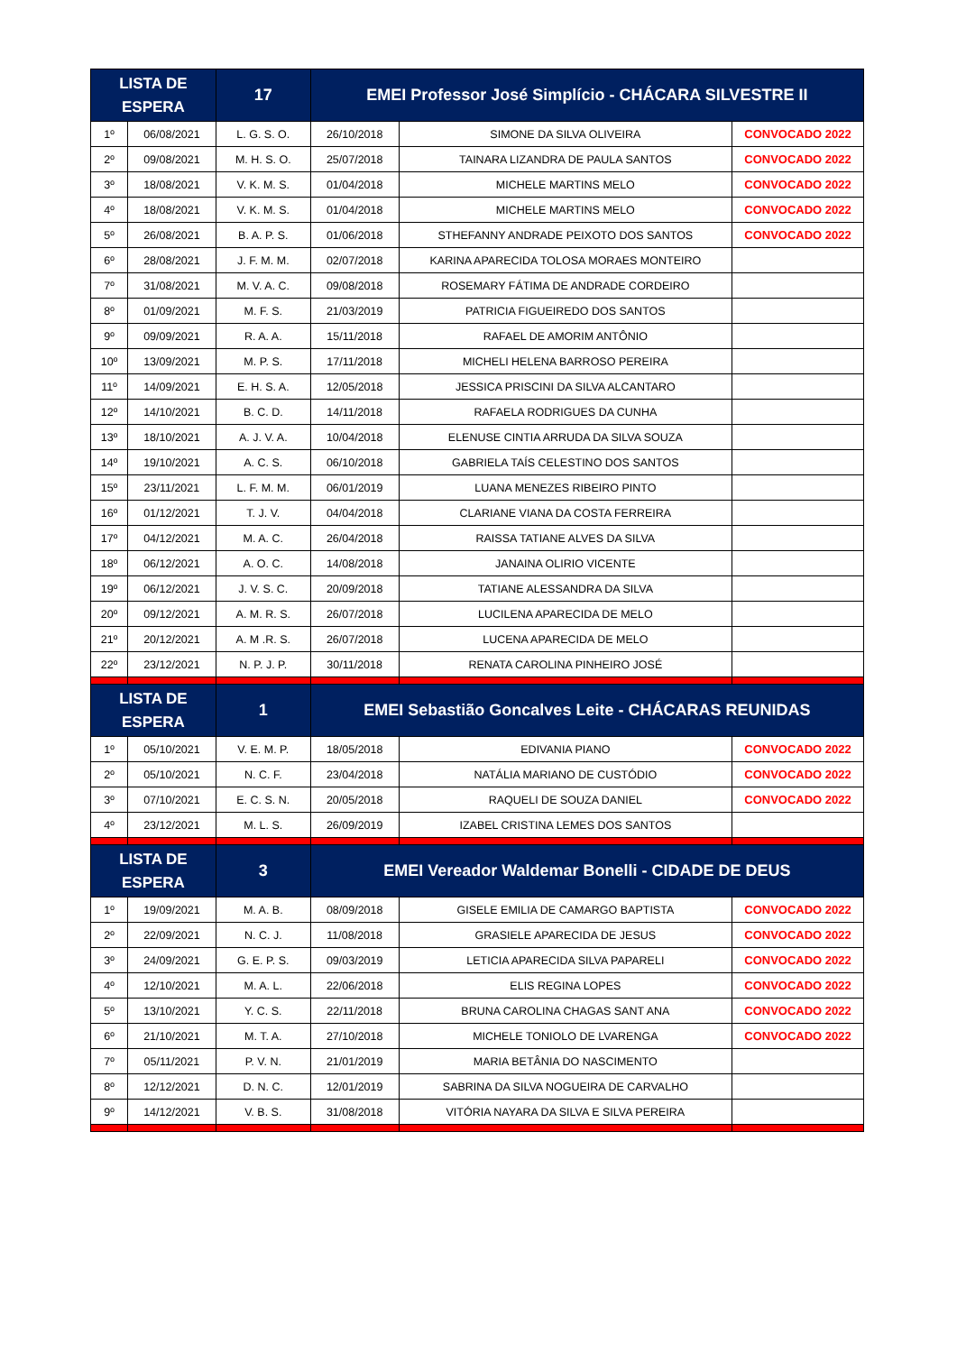| LISTA DE ESPERA | | 17 | EMEI Professor José Simplício - CHÁCARA SILVESTRE II | | |
| --- | --- | --- | --- | --- | --- |
| 1º | 06/08/2021 | L. G. S. O. | 26/10/2018 | SIMONE DA SILVA OLIVEIRA | CONVOCADO 2022 |
| 2º | 09/08/2021 | M. H. S. O. | 25/07/2018 | TAINARA LIZANDRA DE PAULA SANTOS | CONVOCADO 2022 |
| 3º | 18/08/2021 | V. K. M. S. | 01/04/2018 | MICHELE MARTINS MELO | CONVOCADO 2022 |
| 4º | 18/08/2021 | V. K. M. S. | 01/04/2018 | MICHELE MARTINS MELO | CONVOCADO 2022 |
| 5º | 26/08/2021 | B. A. P. S. | 01/06/2018 | STHEFANNY ANDRADE PEIXOTO DOS SANTOS | CONVOCADO 2022 |
| 6º | 28/08/2021 | J. F. M. M. | 02/07/2018 | KARINA APARECIDA TOLOSA MORAES MONTEIRO | |
| 7º | 31/08/2021 | M. V. A. C. | 09/08/2018 | ROSEMARY FÁTIMA DE ANDRADE CORDEIRO | |
| 8º | 01/09/2021 | M. F. S. | 21/03/2019 | PATRICIA FIGUEIREDO DOS SANTOS | |
| 9º | 09/09/2021 | R. A. A. | 15/11/2018 | RAFAEL DE AMORIM ANTÔNIO | |
| 10º | 13/09/2021 | M. P. S. | 17/11/2018 | MICHELI HELENA BARROSO PEREIRA | |
| 11º | 14/09/2021 | E. H. S. A. | 12/05/2018 | JESSICA PRISCINI DA SILVA ALCANTARO | |
| 12º | 14/10/2021 | B. C. D. | 14/11/2018 | RAFAELA RODRIGUES DA CUNHA | |
| 13º | 18/10/2021 | A. J. V. A. | 10/04/2018 | ELENUSE CINTIA ARRUDA DA SILVA SOUZA | |
| 14º | 19/10/2021 | A. C. S. | 06/10/2018 | GABRIELA TAÍS CELESTINO DOS SANTOS | |
| 15º | 23/11/2021 | L. F. M. M. | 06/01/2019 | LUANA MENEZES RIBEIRO PINTO | |
| 16º | 01/12/2021 | T. J. V. | 04/04/2018 | CLARIANE VIANA DA COSTA FERREIRA | |
| 17º | 04/12/2021 | M. A. C. | 26/04/2018 | RAISSA TATIANE ALVES DA SILVA | |
| 18º | 06/12/2021 | A. O. C. | 14/08/2018 | JANAINA OLIRIO VICENTE | |
| 19º | 06/12/2021 | J. V. S. C. | 20/09/2018 | TATIANE ALESSANDRA DA SILVA | |
| 20º | 09/12/2021 | A. M. R. S. | 26/07/2018 | LUCILENA APARECIDA DE MELO | |
| 21º | 20/12/2021 | A. M .R. S. | 26/07/2018 | LUCENA APARECIDA DE MELO | |
| 22º | 23/12/2021 | N. P. J. P. | 30/11/2018 | RENATA CAROLINA PINHEIRO JOSÉ | |
| LISTA DE ESPERA | | 1 | EMEI Sebastião Goncalves Leite - CHÁCARAS REUNIDAS | | |
| 1º | 05/10/2021 | V. E. M. P. | 18/05/2018 | EDIVANIA PIANO | CONVOCADO 2022 |
| 2º | 05/10/2021 | N. C. F. | 23/04/2018 | NATÁLIA MARIANO DE CUSTÓDIO | CONVOCADO 2022 |
| 3º | 07/10/2021 | E. C. S. N. | 20/05/2018 | RAQUELI DE SOUZA DANIEL | CONVOCADO 2022 |
| 4º | 23/12/2021 | M. L. S. | 26/09/2019 | IZABEL CRISTINA LEMES DOS SANTOS | |
| LISTA DE ESPERA | | 3 | EMEI Vereador Waldemar Bonelli - CIDADE DE DEUS | | |
| 1º | 19/09/2021 | M. A. B. | 08/09/2018 | GISELE EMILIA DE CAMARGO BAPTISTA | CONVOCADO 2022 |
| 2º | 22/09/2021 | N. C. J. | 11/08/2018 | GRASIELE APARECIDA DE JESUS | CONVOCADO 2022 |
| 3º | 24/09/2021 | G. E. P. S. | 09/03/2019 | LETICIA APARECIDA SILVA PAPARELI | CONVOCADO 2022 |
| 4º | 12/10/2021 | M. A. L. | 22/06/2018 | ELIS REGINA LOPES | CONVOCADO 2022 |
| 5º | 13/10/2021 | Y. C. S. | 22/11/2018 | BRUNA CAROLINA CHAGAS SANT ANA | CONVOCADO 2022 |
| 6º | 21/10/2021 | M. T. A. | 27/10/2018 | MICHELE TONIOLO DE LVARENGA | CONVOCADO 2022 |
| 7º | 05/11/2021 | P. V. N. | 21/01/2019 | MARIA BETÂNIA DO NASCIMENTO | |
| 8º | 12/12/2021 | D. N. C. | 12/01/2019 | SABRINA DA SILVA NOGUEIRA DE CARVALHO | |
| 9º | 14/12/2021 | V. B. S. | 31/08/2018 | VITÓRIA NAYARA DA SILVA E SILVA PEREIRA | |